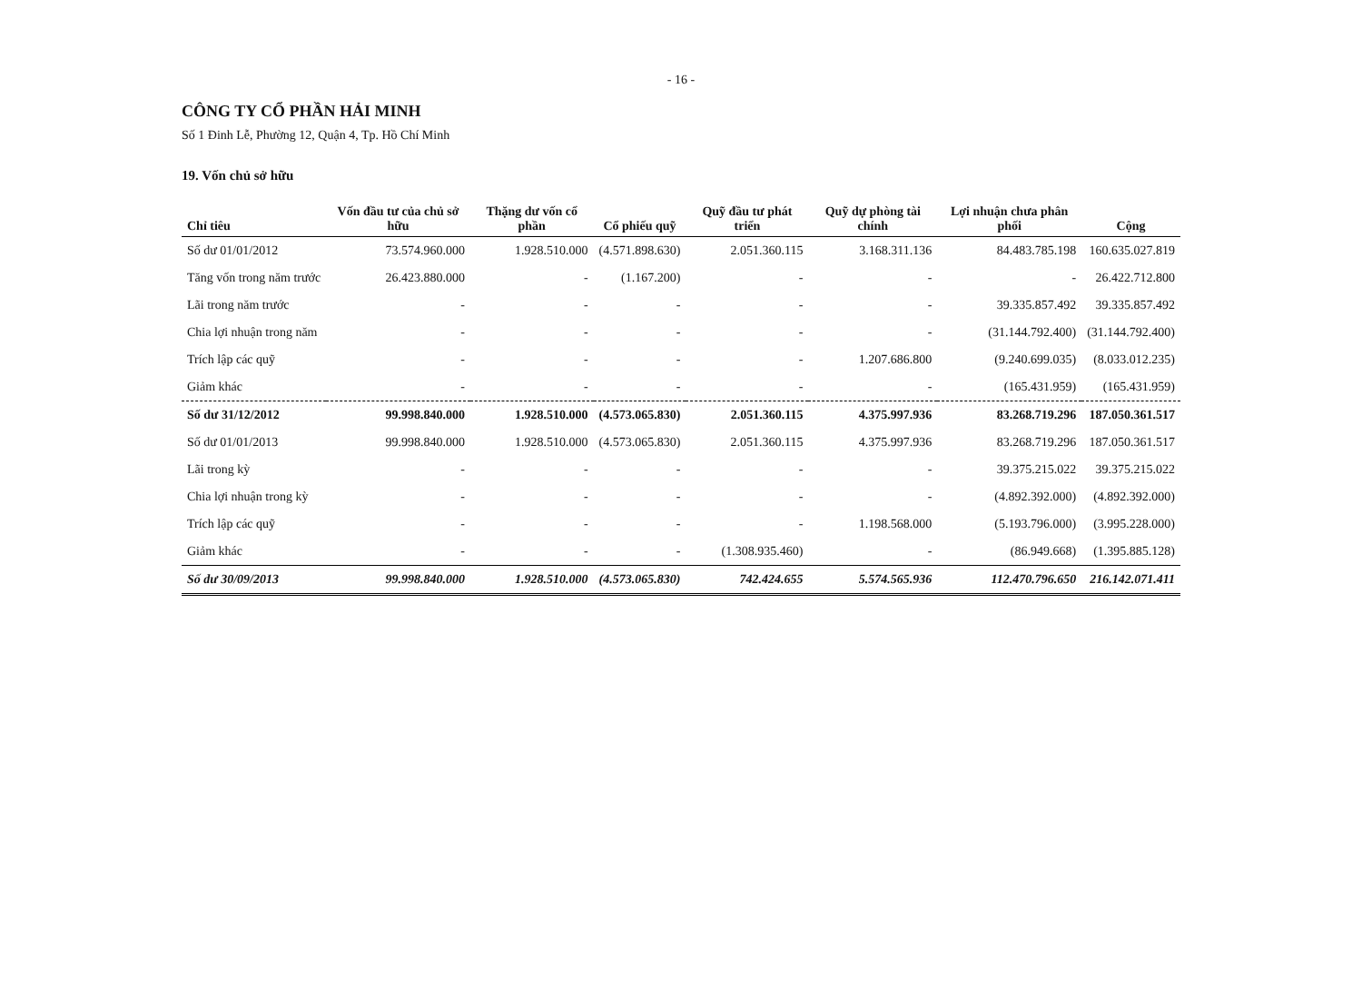- 16 -
CÔNG TY CỔ PHẦN HẢI MINH
Số 1 Đinh Lễ, Phường 12, Quận 4, Tp. Hồ Chí Minh
19. Vốn chủ sở hữu
| Chỉ tiêu | Vốn đầu tư của chủ sở hữu | Thặng dư vốn cổ phần | Cổ phiếu quỹ | Quỹ đầu tư phát triển | Quỹ dự phòng tài chính | Lợi nhuận chưa phân phối | Cộng |
| --- | --- | --- | --- | --- | --- | --- | --- |
| Số dư 01/01/2012 | 73.574.960.000 | 1.928.510.000 | (4.571.898.630) | 2.051.360.115 | 3.168.311.136 | 84.483.785.198 | 160.635.027.819 |
| Tăng vốn trong năm trước | 26.423.880.000 | - | (1.167.200) | - | - | - | 26.422.712.800 |
| Lãi trong năm trước | - | - | - | - | - | 39.335.857.492 | 39.335.857.492 |
| Chia lợi nhuận trong năm | - | - | - | - | - | (31.144.792.400) | (31.144.792.400) |
| Trích lập các quỹ | - | - | - | - | 1.207.686.800 | (9.240.699.035) | (8.033.012.235) |
| Giảm khác | - | - | - | - | - | (165.431.959) | (165.431.959) |
| Số dư 31/12/2012 | 99.998.840.000 | 1.928.510.000 | (4.573.065.830) | 2.051.360.115 | 4.375.997.936 | 83.268.719.296 | 187.050.361.517 |
| Số dư 01/01/2013 | 99.998.840.000 | 1.928.510.000 | (4.573.065.830) | 2.051.360.115 | 4.375.997.936 | 83.268.719.296 | 187.050.361.517 |
| Lãi trong kỳ | - | - | - | - | - | 39.375.215.022 | 39.375.215.022 |
| Chia lợi nhuận trong kỳ | - | - | - | - | - | (4.892.392.000) | (4.892.392.000) |
| Trích lập các quỹ | - | - | - | - | 1.198.568.000 | (5.193.796.000) | (3.995.228.000) |
| Giảm khác | - | - | - | (1.308.935.460) | - | (86.949.668) | (1.395.885.128) |
| Số dư 30/09/2013 | 99.998.840.000 | 1.928.510.000 | (4.573.065.830) | 742.424.655 | 5.574.565.936 | 112.470.796.650 | 216.142.071.411 |